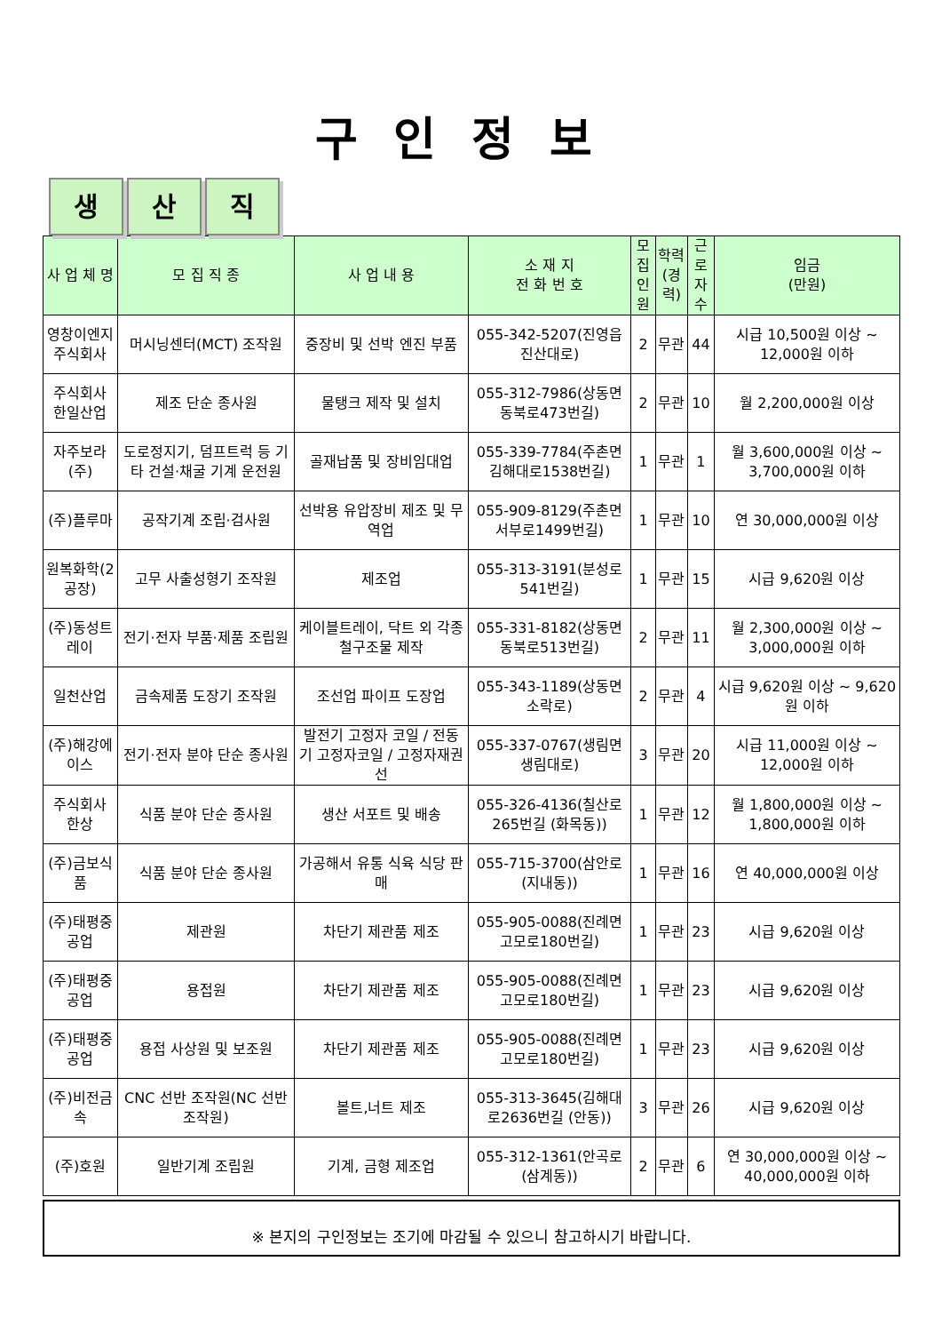구인정보
생 산 직
| 사 업 체 명 | 모 집 직 종 | 사 업 내 용 | 소 재 지 전 화 번 호 | 모집 인원 | 학력 (경력) | 근로 자수 | 임금 (만원) |
| --- | --- | --- | --- | --- | --- | --- | --- |
| 영창이엔지주식회사 | 머시닝센터(MCT) 조작원 | 중장비 및 선박 엔진 부품 | 055-342-5207(진영읍 진산대로) | 2 | 무관 | 44 | 시급 10,500원 이상 ~ 12,000원 이하 |
| 주식회사 한일산업 | 제조 단순 종사원 | 물탱크 제작 및 설치 | 055-312-7986(상동면 동북로473번길) | 2 | 무관 | 10 | 월 2,200,000원 이상 |
| 자주보라(주) | 도로정지기, 덤프트럭 등 기타 건설·채굴 기계 운전원 | 골재납품 및 장비임대업 | 055-339-7784(주촌면 김해대로1538번길) | 1 | 무관 | 1 | 월 3,600,000원 이상 ~ 3,700,000원 이하 |
| (주)플루마 | 공작기계 조립·검사원 | 선박용 유압장비 제조 및 무역업 | 055-909-8129(주촌면 서부로1499번길) | 1 | 무관 | 10 | 연 30,000,000원 이상 |
| 원복화학(2공장) | 고무 사출성형기 조작원 | 제조업 | 055-313-3191(분성로541번길) | 1 | 무관 | 15 | 시급 9,620원 이상 |
| (주)동성트레이 | 전기·전자 부품·제품 조립원 | 케이블트레이, 닥트 외 각종 철구조물 제작 | 055-331-8182(상동면 동북로513번길) | 2 | 무관 | 11 | 월 2,300,000원 이상 ~ 3,000,000원 이하 |
| 일천산업 | 금속제품 도장기 조작원 | 조선업 파이프 도장업 | 055-343-1189(상동면 소락로) | 2 | 무관 | 4 | 시급 9,620원 이상 ~ 9,620원 이하 |
| (주)해강에이스 | 전기·전자 분야 단순 종사원 | 발전기 고정자 코일 / 전동기 고정자코일 / 고정자재권선 | 055-337-0767(생림면 생림대로) | 3 | 무관 | 20 | 시급 11,000원 이상 ~ 12,000원 이하 |
| 주식회사 한상 | 식품 분야 단순 종사원 | 생산 서포트 및 배송 | 055-326-4136(칠산로265번길 (화목동)) | 1 | 무관 | 12 | 월 1,800,000원 이상 ~ 1,800,000원 이하 |
| (주)금보식품 | 식품 분야 단순 종사원 | 가공해서 유통 식육 식당 판매 | 055-715-3700(삼안로 (지내동)) | 1 | 무관 | 16 | 연 40,000,000원 이상 |
| (주)태평중공업 | 제관원 | 차단기 제관품 제조 | 055-905-0088(진례면 고모로180번길) | 1 | 무관 | 23 | 시급 9,620원 이상 |
| (주)태평중공업 | 용접원 | 차단기 제관품 제조 | 055-905-0088(진례면 고모로180번길) | 1 | 무관 | 23 | 시급 9,620원 이상 |
| (주)태평중공업 | 용접 사상원 및 보조원 | 차단기 제관품 제조 | 055-905-0088(진례면 고모로180번길) | 1 | 무관 | 23 | 시급 9,620원 이상 |
| (주)비전금속 | CNC 선반 조작원(NC 선반 조작원) | 볼트,너트 제조 | 055-313-3645(김해대로2636번길 (안동)) | 3 | 무관 | 26 | 시급 9,620원 이상 |
| (주)호원 | 일반기계 조립원 | 기계, 금형 제조업 | 055-312-1361(안곡로 (삼계동)) | 2 | 무관 | 6 | 연 30,000,000원 이상 ~ 40,000,000원 이하 |
※ 본지의 구인정보는 조기에 마감될 수 있으니 참고하시기 바랍니다.